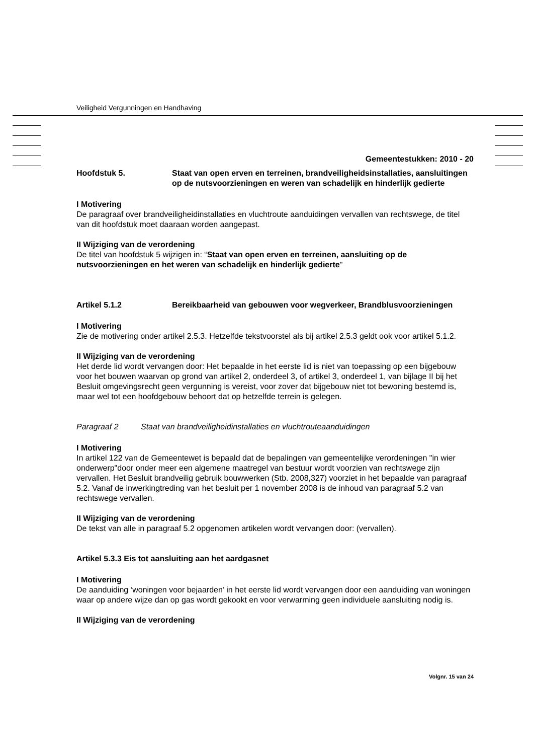Veiligheid Vergunningen en Handhaving
Gemeentestukken: 2010 - 20
Hoofdstuk 5. Staat van open erven en terreinen, brandveiligheidsinstallaties, aansluitingen op de nutsvoorzieningen en weren van schadelijk en hinderlijk gedierte
I Motivering
De paragraaf over brandveiligheidinstallaties en vluchtroute aanduidingen vervallen van rechtswege, de titel van dit hoofdstuk moet daaraan worden aangepast.
II Wijziging van de verordening
De titel van hoofdstuk 5 wijzigen in: “Staat van open erven en terreinen, aansluiting op de nutsvoorzieningen en het weren van schadelijk en hinderlijk gedierte"
Artikel 5.1.2 Bereikbaarheid van gebouwen voor wegverkeer, Brandblusvoorzieningen
I Motivering
Zie de motivering onder artikel 2.5.3. Hetzelfde tekstvoorstel als bij artikel 2.5.3 geldt ook voor artikel 5.1.2.
II Wijziging van de verordening
Het derde lid wordt vervangen door: Het bepaalde in het eerste lid is niet van toepassing op een bijgebouw voor het bouwen waarvan op grond van artikel 2, onderdeel 3, of artikel 3, onderdeel 1, van bijlage II bij het Besluit omgevingsrecht geen vergunning is vereist, voor zover dat bijgebouw niet tot bewoning bestemd is, maar wel tot een hoofdgebouw behoort dat op hetzelfde terrein is gelegen.
Paragraaf 2 Staat van brandveiligheidinstallaties en vluchtrouteaanduidingen
I Motivering
In artikel 122 van de Gemeentewet is bepaald dat de bepalingen van gemeentelijke verordeningen "in wier onderwerp"door onder meer een algemene maatregel van bestuur wordt voorzien van rechtswege zijn vervallen. Het Besluit brandveilig gebruik bouwwerken (Stb. 2008,327) voorziet in het bepaalde van paragraaf 5.2. Vanaf de inwerkingtreding van het besluit per 1 november 2008 is de inhoud van paragraaf 5.2 van rechtswege vervallen.
II Wijziging van de verordening
De tekst van alle in paragraaf 5.2 opgenomen artikelen wordt vervangen door: (vervallen).
Artikel 5.3.3 Eis tot aansluiting aan het aardgasnet
I Motivering
De aanduiding ‘woningen voor bejaarden’ in het eerste lid wordt vervangen door een aanduiding van woningen waar op andere wijze dan op gas wordt gekookt en voor verwarming geen individuele aansluiting nodig is.
II Wijziging van de verordening
Volgnr. 15 van 24